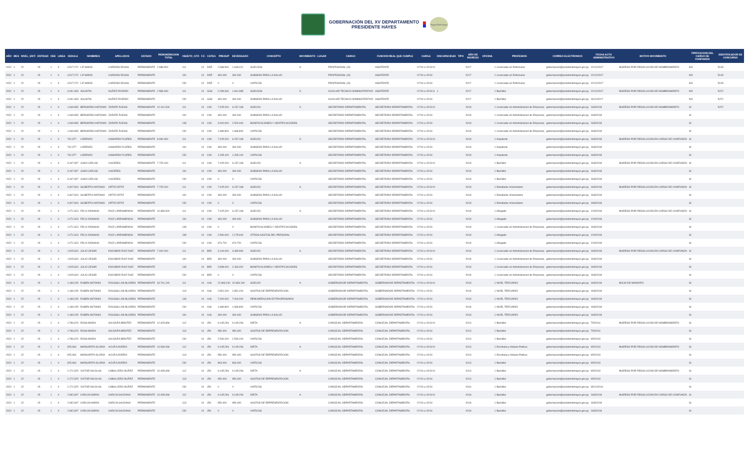GOBERNACIÓN DEL XV DEPARTAMENTO
PRESIDENTE HAYES
Pytyvõ Ñe'ẽ Guata
| AÑO | MES | NIVEL_ENTI | ENTIDAD | OEE | LINEA | CEDULA | NOMBRES | APELLIDOS | ESTADO | REMUNERACION TOTAL | OBJETO_GTO | F.F. | CATEG | PRESUP | DEVENGADO | CONCEPTO | MOVIMIENTO | LUGAR | CARGO | FUNCION REAL QUE CUMPLE | CARGA | DISCAPACIDAD | TIPO | AÑO DE INGRESO | OFICINA | PROFESION | CORREO ELECTRONICO | FECHA ACTO ADMINISTRATIVO | MOTIVO MOVIMIENTO | TIPIFICACION DEL CARGO DE CONFIANZA | IDENTIFICADOR DE CONCURSO |
| --- | --- | --- | --- | --- | --- | --- | --- | --- | --- | --- | --- | --- | --- | --- | --- | --- | --- | --- | --- | --- | --- | --- | --- | --- | --- | --- | --- | --- | --- | --- | --- |
| 2022 | 1 | 22 | 15 | 1 | 0 | 4.517.272 | LIZ MARIA | CARDONI ROJAS | PERMANENTE | 2.988.500 | 111 | 10 | D5Ã' | 2.688.500 | 1.633.021 | SUELDOS | A | | PROFESIONAL (III) | ASISTENTE | 07:00 a 15:00 N | | | 2017 | | 1 Licenciada en Enfermeria | gobernacion@presidentehayes.gov.py | 12/12/2017 | INGRESO POR RESOLUCION DE NOMBRAMIENTO | NO | 5145 |
| 2022 | 1 | 22 | 15 | 1 | 0 | 4.517.272 | LIZ MARIA | CARDONI ROJAS | PERMANENTE | | 191 | 10 | D5Ã' | 300.000 | 300.000 | SUBSIDIO PARA LA SALUD | | | PROFESIONAL (III) | ASISTENTE | 07:00 a 15:00 | | | 2017 | | 1 Licenciada en Enfermeria | gobernacion@presidentehayes.gov.py | 12/12/2017 | | NO | 5145 |
| 2022 | 1 | 22 | 15 | 1 | 0 | 4.517.272 | LIZ MARIA | CARDONI ROJAS | PERMANENTE | | 232 | 10 | D5Ã' | 0 | 0 | VIATICOS | | | PROFESIONAL (III) | ASISTENTE | 07:00 a 15:00 | | | 2017 | | 1 Licenciada en Enfermeria | gobernacion@presidentehayes.gov.py | 12/12/2017 | | NO | 5145 |
| 2022 | 1 | 22 | 15 | 1 | 0 | 4.091.493 | AGUSTIN | NUÃ'EZ RIVEIRO | PERMANENTE | 2.589.340 | 111 | 10 | GG9 | 2.289.340 | 1.841.985 | SUELDOS | A | | AUXILIAR TECNICO ADMINISTRATIVO | ASISTENTE | 07:00 a 15:00 S | 1 | | 2017 | | 1 Bachiller | gobernacion@presidentehayes.gov.py | 12/12/2017 | INGRESO POR RESOLUCION DE NOMBRAMIENTO | NO | 5472 |
| 2022 | 1 | 22 | 15 | 1 | 0 | 4.091.493 | AGUSTIN | NUÃ'EZ RIVEIRO | PERMANENTE | | 232 | 10 | GG9 | 300.000 | 300.000 | SUBSIDIO PARA LA SALUD | | | AUXILIAR TECNICO ADMINISTRATIVO | ASISTENTE | 07:00 a 15:00 | | | 2017 | | 1 Bachiller | gobernacion@presidentehayes.gov.py | 16/11/2017 | | NO | 5472 |
| 2022 | 1 | 22 | 15 | 1 | 0 | 1.069.995 | BERNARDO ANTONIO | ZARATE RUDAS | PERMANENTE | 12.412.000 | 111 | 10 | C90 | 7.425.200 | 6.237.168 | SUELDO | A | | SECRETARIO DEPARTAMENTAL | SECRETARIO DEPARTAMENTAL | 07:00 a 15:00 N | | | 2018 | | 1 Licenciado en Administracion de Empresas | gobernacion@presidentehayes.gov.py | 16/8/2018 | INGRESO POR RESOLUCION DE NOMBRAMIENTO | SI | 5472 |
| 2022 | 1 | 22 | 15 | 1 | 0 | 1.069.995 | BERNARDO ANTONIO | ZARATE RUDAS | PERMANENTE | | 191 | 10 | C90 | 300.000 | 300.000 | SUBSIDIO PARA LA SALUD | | | SECRETARIO DEPARTAMENTAL | SECRETARIO DEPARTAMENTAL | 07:00 a 15:00 | | | 2018 | | 1 Licenciado en Administracion de Empresas | gobernacion@presidentehayes.gov.py | 16/8/2018 | | SI | |
| 2022 | 1 | 22 | 15 | 1 | 0 | 1.069.995 | BERNARDO ANTONIO | ZARATE RUDAS | PERMANENTE | | 133 | 10 | C90 | 3.000.000 | 2.520.000 | BONIFICACIONES Y GRATIFICACIONES | | | SECRETARIO DEPARTAMENTAL | SECRETARIO DEPARTAMENTAL | 07:00 a 15:00 | | | 2018 | | 1 Licenciado en Administracion de Empresas | gobernacion@presidentehayes.gov.py | 16/8/2018 | | SI | |
| 2022 | 1 | 22 | 15 | 1 | 0 | 1.069.995 | BERNARDO ANTONIO | ZARATE RUDAS | PERMANENTE | | 232 | 10 | C90 | 1.686.800 | 1.686.800 | VIATICOS | | | SECRETARIO DEPARTAMENTAL | SECRETARIO DEPARTAMENTAL | 07:00 a 15:00 | | | 2018 | | 1 Licenciado en Administracion de Empresas | gobernacion@presidentehayes.gov.py | 16/8/2018 | | SI | |
| 2022 | 1 | 22 | 15 | 1 | 0 | 742.377 | LORENZO | GAMARRA FLORES | PERMANENTE | 8.990.300 | 111 | 10 | C90 | 7.425.200 | 6.237.168 | SUELDO | A | | SECRETARIO DEPARTAMENTAL | SECRETARIO DEPARTAMENTAL | 07:00 a 15:00 N | | | 2018 | | 1 Arquitecto | gobernacion@presidentehayes.gov.py | 16/8/2018 | INGRESO POR RESOLUCION EN CARGO DE CONFIANZA | SI | |
| 2022 | 1 | 22 | 15 | 1 | 0 | 742.377 | LORENZO | GAMARRA FLORES | PERMANENTE | | 191 | 10 | C90 | 300.000 | 300.000 | SUBSIDIO PARA LA SALUD | | | SECRETARIO DEPARTAMENTAL | SECRETARIO DEPARTAMENTAL | 07:00 a 15:00 | | | 2018 | | 1 Arquitecto | gobernacion@presidentehayes.gov.py | 16/8/2018 | | SI | |
| 2022 | 1 | 22 | 15 | 1 | 0 | 742.377 | LORENZO | GAMARRA FLORES | PERMANENTE | | 232 | 10 | C90 | 1.265.100 | 1.265.100 | VIATICOS | | | SECRETARIO DEPARTAMENTAL | SECRETARIO DEPARTAMENTAL | 07:00 a 15:00 | | | 2018 | | 1 Arquitecto | gobernacion@presidentehayes.gov.py | 16/8/2018 | | SI | |
| 2022 | 1 | 22 | 15 | 1 | 0 | 3.197.397 | JUAN CARLOS | CACERES | PERMANENTE | 7.725.200 | 111 | 10 | C90 | 7.425.200 | 6.237.168 | SUELDO | A | | SECRETARIO DEPARTAMENTAL | SECRETARIO DEPARTAMENTAL | 07:00 a 15:00 N | | | 2018 | | 1 Bachiller | gobernacion@presidentehayes.gov.py | 16/8/2018 | INGRESO POR RESOLUCION EN CARGO DE CONFIANZA | SI | |
| 2022 | 1 | 22 | 15 | 1 | 0 | 3.197.397 | JUAN CARLOS | CACERES | PERMANENTE | | 191 | 10 | C90 | 300.000 | 300.000 | SUBSIDIO PARA LA SALUD | | | SECRETARIO DEPARTAMENTAL | SECRETARIO DEPARTAMENTAL | 07:00 a 15:00 | | | 2018 | | 1 Bachiller | gobernacion@presidentehayes.gov.py | 16/8/2018 | | SI | |
| 2022 | 1 | 22 | 15 | 1 | 0 | 3.197.397 | JUAN CARLOS | CACERES | PERMANENTE | | 232 | 10 | C90 | 0 | 0 | VIATICOS | | | SECRETARIO DEPARTAMENTAL | SECRETARIO DEPARTAMENTAL | 07:00 a 15:00 | | | 2018 | | 1 Bachiller | gobernacion@presidentehayes.gov.py | 16/8/2018 | | SI | |
| 2022 | 1 | 22 | 15 | 1 | 0 | 4.307.603 | GILBERTO ANTONIO | ORTIZ ORTIZ | PERMANENTE | 7.725.200 | 111 | 10 | C90 | 7.425.200 | 6.237.168 | SUELDO | A | | SECRETARIO DEPARTAMENTAL | SECRETARIO DEPARTAMENTAL | 07:00 a 15:00 N | | | 2018 | | 1 Estudiante Universitario | gobernacion@presidentehayes.gov.py | 16/8/2018 | INGRESO POR RESOLUCION EN CARGO DE CONFIANZA | SI | |
| 2022 | 1 | 22 | 15 | 1 | 0 | 4.307.603 | GILBERTO ANTONIO | ORTIZ ORTIZ | PERMANENTE | | 191 | 10 | C90 | 300.000 | 300.000 | SUBSIDIO PARA LA SALUD | | | SECRETARIO DEPARTAMENTAL | SECRETARIO DEPARTAMENTAL | 07:00 a 15:00 | | | 2018 | | 1 Estudiante Universitario | gobernacion@presidentehayes.gov.py | 16/8/2018 | | SI | |
| 2022 | 1 | 22 | 15 | 1 | 0 | 4.307.603 | GILBERTO ANTONIO | ORTIZ ORTIZ | PERMANENTE | | 232 | 10 | C90 | 0 | 0 | VIATICOS | | | SECRETARIO DEPARTAMENTAL | SECRETARIO DEPARTAMENTAL | 07:00 a 15:00 | | | 2018 | | 1 Estudiante Universitario | gobernacion@presidentehayes.gov.py | 16/8/2018 | | SI | |
| 2022 | 1 | 22 | 15 | 1 | 0 | 1.271.323 | FELIX DIONISIO | RUIZ LARRAMENDIA | PERMANENTE | 10.989.920 | 111 | 10 | C90 | 7.425.200 | 6.237.168 | SUELDO | A | | SECRETARIO DEPARTAMENTAL | SECRETARIO DEPARTAMENTAL | 07:00 a 15:00 N | | | 2018 | | 1 Abogado | gobernacion@presidentehayes.gov.py | 12/9/2018 | INGRESO POR RESOLUCION EN CARGO DE CONFIANZA | SI | |
| 2022 | 1 | 22 | 15 | 1 | 0 | 1.271.323 | FELIX DIONISIO | RUIZ LARRAMENDIA | PERMANENTE | | 191 | 10 | C90 | 300.000 | 300.000 | SUBSIDIO PARA LA SALUD | | | SECRETARIO DEPARTAMENTAL | SECRETARIO DEPARTAMENTAL | 07:00 a 15:00 | | | 2018 | | 1 Abogado | gobernacion@presidentehayes.gov.py | 12/9/2018 | | SI | |
| 2022 | 1 | 22 | 15 | 1 | 0 | 1.271.323 | FELIX DIONISIO | RUIZ LARRAMENDIA | PERMANENTE | | 133 | 10 | C90 | 0 | 0 | BONIFICACIONES Y GRATIFICACIONES | | | SECRETARIO DEPARTAMENTAL | SECRETARIO DEPARTAMENTAL | 07:00 a 15:00 | | | 2018 | | 1 Licenciado en Administracion de Empresas | gobernacion@presidentehayes.gov.py | 16/8/2018 | | SI | |
| 2022 | 1 | 22 | 15 | 1 | 0 | 1.271.323 | FELIX DIONISIO | RUIZ LARRAMENDIA | PERMANENTE | | 199 | 10 | C90 | 2.590.000 | 2.175.600 | OTROS GASTOS DEL PERSONAL | | | SECRETARIO DEPARTAMENTAL | SECRETARIO DEPARTAMENTAL | 07:00 a 15:00 | | | 2018 | | 1 Abogado | gobernacion@presidentehayes.gov.py | 12/9/2018 | | SI | |
| 2022 | 1 | 22 | 15 | 1 | 0 | 1.271.323 | FELIX DIONISIO | RUIZ LARRAMENDIA | PERMANENTE | | 232 | 10 | C90 | 674.720 | 674.720 | VIATICOS | | | SECRETARIO DEPARTAMENTAL | SECRETARIO DEPARTAMENTAL | 07:00 a 15:00 | | | 2018 | | 1 Abogado | gobernacion@presidentehayes.gov.py | 12/9/2018 | | SI | |
| 2022 | 1 | 22 | 15 | 1 | 0 | 1.925.634 | JULIO CESAR | ESCOBAR RUIZ DIAZ | PERMANENTE | 7.342.000 | 111 | 10 | B55 | 4.144.000 | 3.480.960 | SUELDO | A | | SECRETARIO DEPARTAMENTAL | SECRETARIO DEPARTAMENTAL | 07:00 a 15:00 N | | | 2018 | | 1 Licenciado en Administracion de Empresas | gobernacion@presidentehayes.gov.py | 16/8/2018 | INGRESO POR RESOLUCION EN CARGO DE CONFIANZA | SI | |
| 2022 | 1 | 22 | 15 | 1 | 0 | 1.925.634 | JULIO CESAR | ESCOBAR RUIZ DIAZ | PERMANENTE | | 191 | 10 | B55 | 300.000 | 300.000 | SUBSIDIO PARA LA SALUD | | | SECRETARIO DEPARTAMENTAL | SECRETARIO DEPARTAMENTAL | 07:00 a 15:00 | | | 2018 | | 1 Licenciado en Administracion de Empresas | gobernacion@presidentehayes.gov.py | 16/8/2018 | | SI | |
| 2022 | 1 | 22 | 15 | 1 | 0 | 1.925.634 | JULIO CESAR | ESCOBAR RUIZ DIAZ | PERMANENTE | | 133 | 10 | B55 | 2.898.000 | 2.434.320 | BONIFICACIONES Y GRATIFICACIONES | | | SECRETARIO DEPARTAMENTAL | SECRETARIO DEPARTAMENTAL | 07:00 a 15:00 | | | 2018 | | 1 Licenciado en Administracion de Empresas | gobernacion@presidentehayes.gov.py | 16/8/2018 | | SI | |
| 2022 | 1 | 22 | 15 | 1 | 0 | 1.925.634 | JULIO CESAR | ESCOBAR RUIZ DIAZ | PERMANENTE | | 232 | 10 | B55 | 0 | 0 | VIATICOS | | | SECRETARIO DEPARTAMENTAL | SECRETARIO DEPARTAMENTAL | 07:00 a 15:00 | | | 2018 | | 1 Licenciado en Administracion de Empresas | gobernacion@presidentehayes.gov.py | 16/8/2018 | | SI | |
| 2022 | 1 | 22 | 15 | 1 | 0 | 1.189.245 | RUBEN ANTONIO | ROUSSILLON BLAIRES | PERMANENTE | 34.701.240 | 111 | 10 | A46 | 22.863.240 | 22.863.240 | SUELDO | A | | GOBERNADOR DEPARTAMENTAL | GOBERNADOR DEPARTAMENTAL | 07:00 a 15:00 N | | | 2018 | | 1 NIVEL TERCIARIO | gobernacion@presidentehayes.gov.py | 16/8/2018 | INICIO DE MANDATO | SI | |
| 2022 | 1 | 22 | 15 | 1 | 0 | 1.189.245 | RUBEN ANTONIO | ROUSSILLON BLAIRES | PERMANENTE | | 113 | 10 | A46 | 2.851.200 | 2.851.200 | GASTOS DE REPRESENTACION | | | GOBERNADOR DEPARTAMENTAL | GOBERNADOR DEPARTAMENTAL | 07:00 a 15:00 | | | 2018 | | 1 NIVEL TERCIARIO | gobernacion@presidentehayes.gov.py | 16/8/2018 | | SI | |
| 2022 | 1 | 22 | 15 | 1 | 0 | 1.189.245 | RUBEN ANTONIO | ROUSSILLON BLAIRES | PERMANENTE | | 133 | 10 | A46 | 7.000.000 | 7.000.000 | REMUNERACION EXTRAORDINARIA | | | GOBERNADOR DEPARTAMENTAL | GOBERNADOR DEPARTAMENTAL | 07:00 a 15:00 | | | 2018 | | 1 NIVEL TERCIARIO | gobernacion@presidentehayes.gov.py | 16/8/2018 | | SI | |
| 2022 | 1 | 22 | 15 | 1 | 0 | 1.189.245 | RUBEN ANTONIO | ROUSSILLON BLAIRES | PERMANENTE | | 232 | 10 | A46 | 1.686.800 | 1.686.800 | VIATICOS | | | GOBERNADOR DEPARTAMENTAL | GOBERNADOR DEPARTAMENTAL | 07:00 a 15:00 | | | 2018 | | 1 NIVEL TERCIARIO | gobernacion@presidentehayes.gov.py | 16/8/2018 | | SI | |
| 2022 | 1 | 22 | 15 | 1 | 0 | 1.189.245 | RUBEN ANTONIO | ROUSSILLON BLAIRES | PERMANENTE | | 191 | 10 | A46 | 300.000 | 300.000 | SUBSIDIO PARA LA SALUD | | | GOBERNADOR DEPARTAMENTAL | GOBERNADOR DEPARTAMENTAL | 07:00 a 15:00 | | | 2018 | | 1 NIVEL TERCIARIO | gobernacion@presidentehayes.gov.py | 16/8/2018 | | SI | |
| 2022 | 1 | 22 | 15 | 1 | 0 | 1.786.676 | ROSA MARIA | SALDAÃ'A BENITEZ | PERMANENTE | 12.625.896 | 112 | 10 | J50 | 9.145.296 | 9.145.296 | DIETA | A | | CONCEJAL DEPARTAMENTAL | CONCEJAL DEPARTAMENTAL | 07:00 a 15:00 N | | | 2013 | | 1 Bachiller | gobernacion@presidentehayes.gov.py | 7/5/2014 | INGRESO POR RESOLUCION DE NOMBRAMIENTO | SI | |
| 2022 | 1 | 22 | 15 | 1 | 0 | 1.786.676 | ROSA MARIA | SALDAÃ'A BENITEZ | PERMANENTE | | 113 | 10 | J50 | 950.400 | 950.400 | GASTOS DE REPRESENTACION | | | CONCEJAL DEPARTAMENTAL | CONCEJAL DEPARTAMENTAL | 07:00 a 15:00 | | | 2013 | | 1 Bachiller | gobernacion@presidentehayes.gov.py | 7/5/2014 | | SI | |
| 2022 | 1 | 22 | 15 | 1 | 0 | 1.786.676 | ROSA MARIA | SALDAÃ'A BENITEZ | PERMANENTE | | 232 | 10 | J50 | 2.530.200 | 2.530.200 | VIATICOS | | | CONCEJAL DEPARTAMENTAL | CONCEJAL DEPARTAMENTAL | 07:00 a 15:00 | | | 2013 | | 1 Bachiller | gobernacion@presidentehayes.gov.py | 9/5/2013 | | SI | |
| 2022 | 1 | 22 | 15 | 1 | 0 | 925.394 | MARGARITA GLORIA | ACUÃ'A AVEIRO | PERMANENTE | 10.939.096 | 112 | 10 | J50 | 9.145.296 | 9.145.296 | DIETA | A | | CONCEJAL DEPARTAMENTAL | CONCEJAL DEPARTAMENTAL | 07:00 a 15:00 N | | | 2013 | | 1 Escribana y Notaria Publica | gobernacion@presidentehayes.gov.py | 9/5/2013 | INGRESO POR RESOLUCION DE NOMBRAMIENTO | SI | |
| 2022 | 1 | 22 | 15 | 1 | 0 | 925.394 | MARGARITA GLORIA | ACUÃ'A AVEIRO | PERMANENTE | | 113 | 10 | J50 | 950.400 | 950.400 | GASTOS DE REPRESENTACION | | | CONCEJAL DEPARTAMENTAL | CONCEJAL DEPARTAMENTAL | 07:00 a 15:00 | | | 2013 | | 1 Escribana y Notaria Publica | gobernacion@presidentehayes.gov.py | 9/5/2013 | | SI | |
| 2022 | 1 | 22 | 15 | 1 | 0 | 925.394 | MARGARITA GLORIA | ACUÃ'A AVEIRO | PERMANENTE | | 232 | 10 | J50 | 843.400 | 843.400 | VIATICOS | | | CONCEJAL DEPARTAMENTAL | CONCEJAL DEPARTAMENTAL | 07:00 a 15:00 | | | 2013 | | 1 Bachiller | gobernacion@presidentehayes.gov.py | 9/5/2013 | | SI | |
| 2022 | 1 | 22 | 15 | 1 | 0 | 2.172.325 | VICTOR NICOLAS | CABALLERO NUÃ'EZ | PERMANENTE | 10.095.696 | 112 | 10 | J50 | 9.145.296 | 9.145.296 | DIETA | A | | CONCEJAL DEPARTAMENTAL | CONCEJAL DEPARTAMENTAL | 07:00 a 15:00 N | | | 2013 | | 1 Bachiller | gobernacion@presidentehayes.gov.py | 9/5/2013 | INGRESO POR RESOLUCION DE NOMBRAMIENTO | SI | |
| 2022 | 1 | 22 | 15 | 1 | 0 | 2.172.325 | VICTOR NICOLAS | CABALLERO NUÃ'EZ | PERMANENTE | | 113 | 10 | J50 | 950.400 | 950.400 | GASTOS DE REPRESENTACION | | | CONCEJAL DEPARTAMENTAL | CONCEJAL DEPARTAMENTAL | 07:00 a 15:00 | | | 2013 | | 1 Bachiller | gobernacion@presidentehayes.gov.py | 9/5/2013 | | SI | |
| 2022 | 1 | 22 | 15 | 1 | 0 | 2.172.325 | VICTOR NICOLAS | CABALLERO NUÃ'EZ | PERMANENTE | | 232 | 10 | J50 | 0 | 0 | VIATICOS | | | CONCEJAL DEPARTAMENTAL | CONCEJAL DEPARTAMENTAL | 07:00 a 15:00 | | | 2016 | | 1 Bachiller | gobernacion@presidentehayes.gov.py | 30/11/2016 | | SI | |
| 2022 | 1 | 22 | 15 | 1 | 0 | 2.082.697 | CARLOS MARIA | GARCIA GALEANO | PERMANENTE | 10.095.696 | 112 | 10 | J50 | 9.145.296 | 9.145.296 | DIETA | A | | CONCEJAL DEPARTAMENTAL | CONCEJAL DEPARTAMENTAL | 07:00 a 15:00 N | | | 2018 | | 1 Bachiller | gobernacion@presidentehayes.gov.py | 16/8/2018 | INGRESO POR RESOLUCION EN CARGO DE CONFIANZA | SI | |
| 2022 | 1 | 22 | 15 | 1 | 0 | 2.082.697 | CARLOS MARIA | GARCIA GALEANO | PERMANENTE | | 113 | 10 | J50 | 950.400 | 950.400 | GASTOS DE REPRESENTACION | | | CONCEJAL DEPARTAMENTAL | CONCEJAL DEPARTAMENTAL | 07:00 a 15:00 | | | 2018 | | 1 Bachiller | gobernacion@presidentehayes.gov.py | 16/8/2018 | | SI | |
| 2022 | 1 | 22 | 15 | 1 | 0 | 2.082.697 | CARLOS MARIA | GARCIA GALEANO | PERMANENTE | | 232 | 10 | J50 | 0 | 0 | VIATICOS | | | CONCEJAL DEPARTAMENTAL | CONCEJAL DEPARTAMENTAL | 07:00 a 15:00 | | | 2018 | | 1 Bachiller | gobernacion@presidentehayes.gov.py | 16/8/2018 | | SI | |